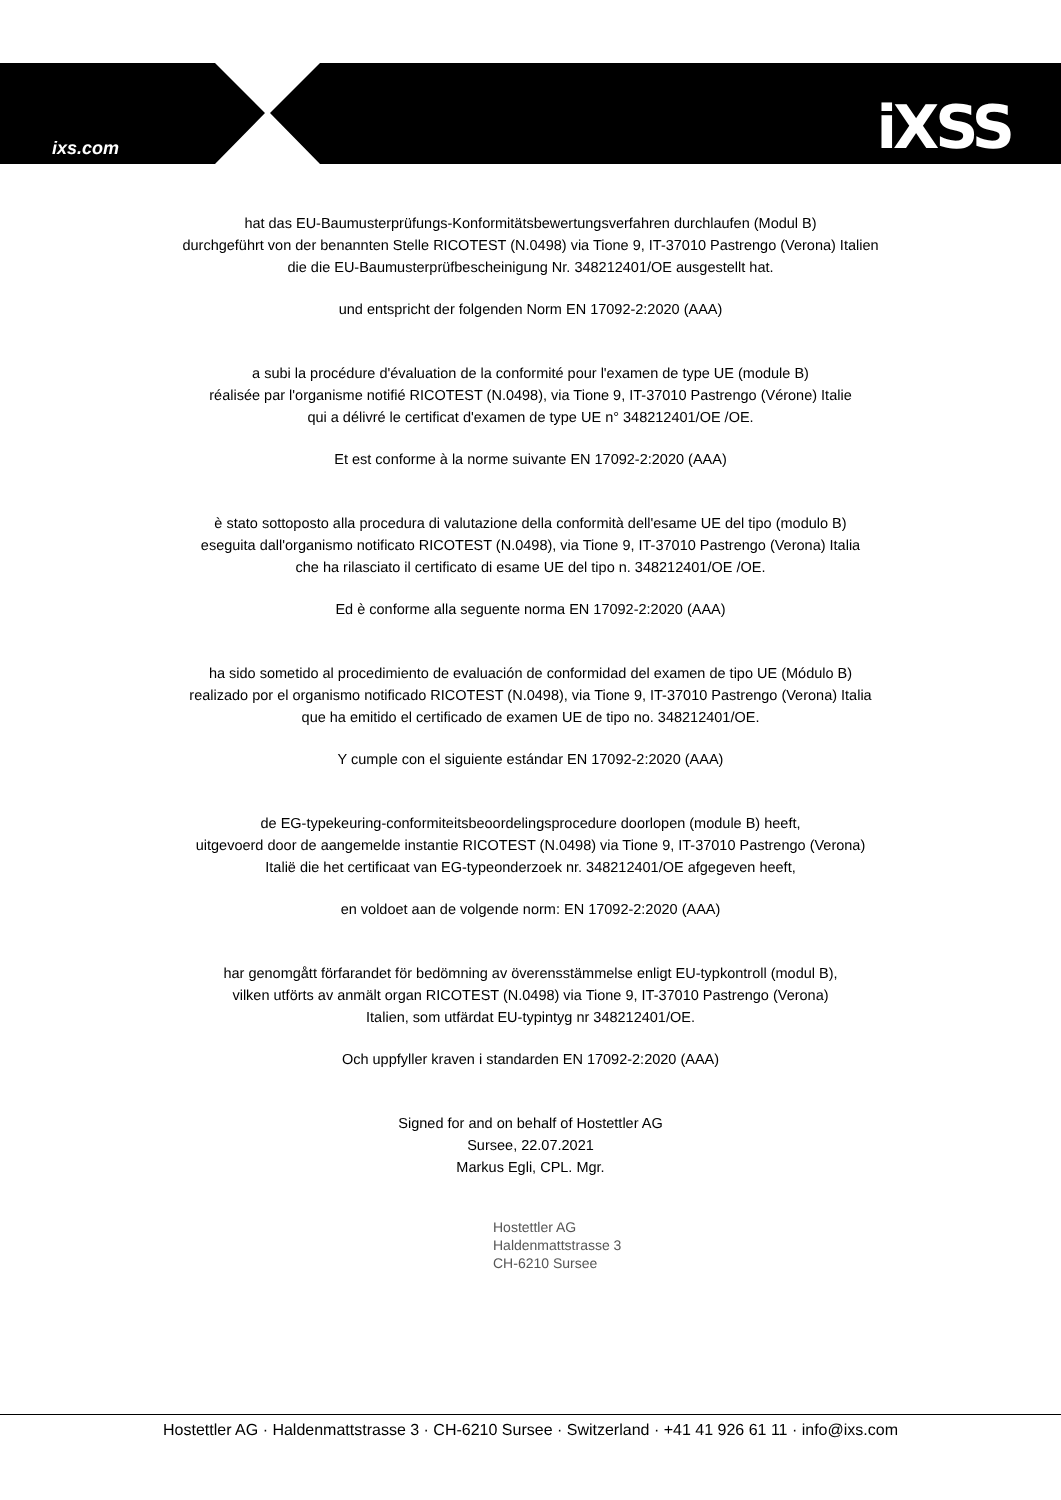ixs.com iXSS
hat das EU-Baumusterprüfungs-Konformitätsbewertungsverfahren durchlaufen (Modul B)
durchgeführt von der benannten Stelle RICOTEST (N.0498) via Tione 9, IT-37010 Pastrengo (Verona) Italien
die die EU-Baumusterprüfbescheinigung Nr. 348212401/OE ausgestellt hat.
und entspricht der folgenden Norm EN 17092-2:2020 (AAA)
a subi la procédure d'évaluation de la conformité pour l'examen de type UE (module B)
réalisée par l'organisme notifié RICOTEST (N.0498), via Tione 9, IT-37010 Pastrengo (Vérone) Italie
qui a délivré le certificat d'examen de type UE n° 348212401/OE /OE.
Et est conforme à la norme suivante EN 17092-2:2020 (AAA)
è stato sottoposto alla procedura di valutazione della conformità dell'esame UE del tipo (modulo B)
eseguita dall'organismo notificato RICOTEST (N.0498), via Tione 9, IT-37010 Pastrengo (Verona) Italia
che ha rilasciato il certificato di esame UE del tipo n. 348212401/OE /OE.
Ed è conforme alla seguente norma EN 17092-2:2020 (AAA)
ha sido sometido al procedimiento de evaluación de conformidad del examen de tipo UE (Módulo B)
realizado por el organismo notificado RICOTEST (N.0498), via Tione 9, IT-37010 Pastrengo (Verona) Italia
que ha emitido el certificado de examen UE de tipo no. 348212401/OE.
Y cumple con el siguiente estándar EN 17092-2:2020 (AAA)
de EG-typekeuring-conformiteitsbeoordelingsprocedure doorlopen (module B) heeft,
uitgevoerd door de aangemelde instantie RICOTEST (N.0498) via Tione 9, IT-37010 Pastrengo (Verona)
Italië die het certificaat van EG-typeonderzoek nr. 348212401/OE afgegeven heeft,
en voldoet aan de volgende norm: EN 17092-2:2020 (AAA)
har genomgått förfarandet för bedömning av överensstämmelse enligt EU-typkontroll (modul B),
vilken utförts av anmält organ RICOTEST (N.0498) via Tione 9, IT-37010 Pastrengo (Verona)
Italien, som utfärdat EU-typintyg nr 348212401/OE.
Och uppfyller kraven i standarden EN 17092-2:2020 (AAA)
Signed for and on behalf of Hostettler AG
Sursee, 22.07.2021
Markus Egli, CPL. Mgr.
Hostettler AG
Haldenmattstrasse 3
CH-6210 Sursee
Hostettler AG · Haldenmattstrasse 3 · CH-6210 Sursee · Switzerland · +41 41 926 61 11 · info@ixs.com